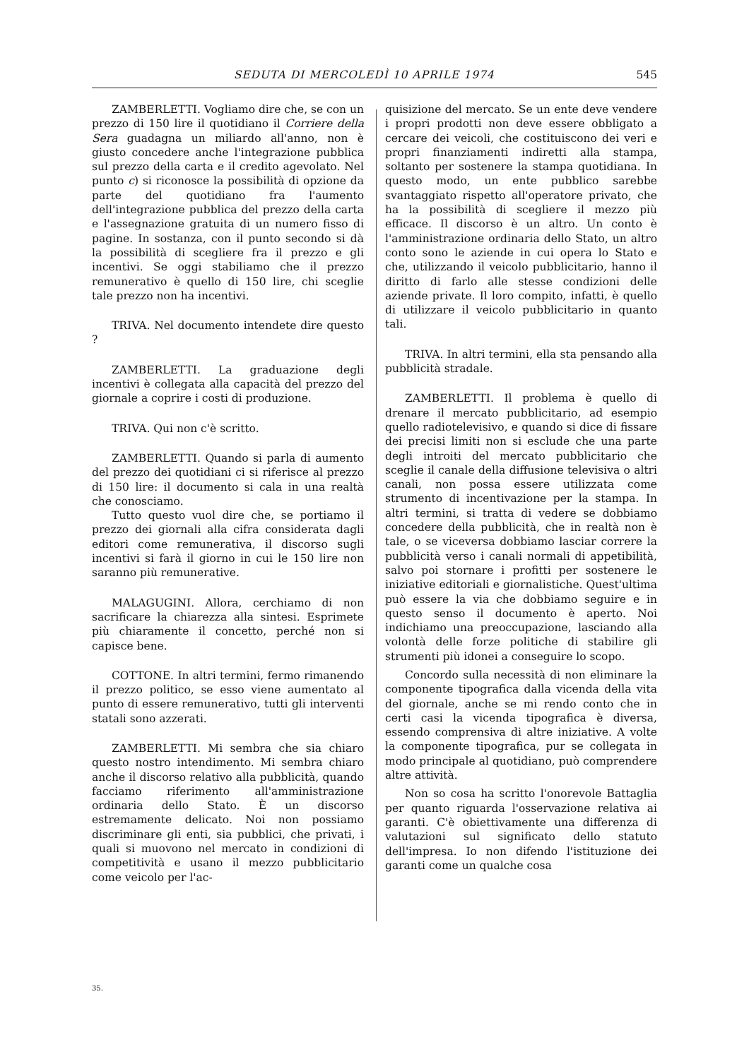SEDUTA DI MERCOLEDÌ 10 APRILE 1974 545
ZAMBERLETTI. Vogliamo dire che, se con un prezzo di 150 lire il quotidiano il Corriere della Sera guadagna un miliardo all'anno, non è giusto concedere anche l'integrazione pubblica sul prezzo della carta e il credito agevolato. Nel punto c) si riconosce la possibilità di opzione da parte del quotidiano fra l'aumento dell'integrazione pubblica del prezzo della carta e l'assegnazione gratuita di un numero fisso di pagine. In sostanza, con il punto secondo si dà la possibilità di scegliere fra il prezzo e gli incentivi. Se oggi stabiliamo che il prezzo remunerativo è quello di 150 lire, chi sceglie tale prezzo non ha incentivi.
TRIVA. Nel documento intendete dire questo ?
ZAMBERLETTI. La graduazione degli incentivi è collegata alla capacità del prezzo del giornale a coprire i costi di produzione.
TRIVA. Qui non c'è scritto.
ZAMBERLETTI. Quando si parla di aumento del prezzo dei quotidiani ci si riferisce al prezzo di 150 lire: il documento si cala in una realtà che conosciamo.
Tutto questo vuol dire che, se portiamo il prezzo dei giornali alla cifra considerata dagli editori come remunerativa, il discorso sugli incentivi si farà il giorno in cui le 150 lire non saranno più remunerative.
MALAGUGINI. Allora, cerchiamo di non sacrificare la chiarezza alla sintesi. Esprimete più chiaramente il concetto, perché non si capisce bene.
COTTONE. In altri termini, fermo rimanendo il prezzo politico, se esso viene aumentato al punto di essere remunerativo, tutti gli interventi statali sono azzerati.
ZAMBERLETTI. Mi sembra che sia chiaro questo nostro intendimento. Mi sembra chiaro anche il discorso relativo alla pubblicità, quando facciamo riferimento all'amministrazione ordinaria dello Stato. È un discorso estremamente delicato. Noi non possiamo discriminare gli enti, sia pubblici, che privati, i quali si muovono nel mercato in condizioni di competitività e usano il mezzo pubblicitario come veicolo per l'ac-
quisizione del mercato. Se un ente deve vendere i propri prodotti non deve essere obbligato a cercare dei veicoli, che costituiscono dei veri e propri finanziamenti indiretti alla stampa, soltanto per sostenere la stampa quotidiana. In questo modo, un ente pubblico sarebbe svantaggiato rispetto all'operatore privato, che ha la possibilità di scegliere il mezzo più efficace. Il discorso è un altro. Un conto è l'amministrazione ordinaria dello Stato, un altro conto sono le aziende in cui opera lo Stato e che, utilizzando il veicolo pubblicitario, hanno il diritto di farlo alle stesse condizioni delle aziende private. Il loro compito, infatti, è quello di utilizzare il veicolo pubblicitario in quanto tali.
TRIVA. In altri termini, ella sta pensando alla pubblicità stradale.
ZAMBERLETTI. Il problema è quello di drenare il mercato pubblicitario, ad esempio quello radiotelevisivo, e quando si dice di fissare dei precisi limiti non si esclude che una parte degli introiti del mercato pubblicitario che sceglie il canale della diffusione televisiva o altri canali, non possa essere utilizzata come strumento di incentivazione per la stampa. In altri termini, si tratta di vedere se dobbiamo concedere della pubblicità, che in realtà non è tale, o se viceversa dobbiamo lasciar correre la pubblicità verso i canali normali di appetibilità, salvo poi stornare i profitti per sostenere le iniziative editoriali e giornalistiche. Quest'ultima può essere la via che dobbiamo seguire e in questo senso il documento è aperto. Noi indichiamo una preoccupazione, lasciando alla volontà delle forze politiche di stabilire gli strumenti più idonei a conseguire lo scopo.
Concordo sulla necessità di non eliminare la componente tipografica dalla vicenda della vita del giornale, anche se mi rendo conto che in certi casi la vicenda tipografica è diversa, essendo comprensiva di altre iniziative. A volte la componente tipografica, pur se collegata in modo principale al quotidiano, può comprendere altre attività.
Non so cosa ha scritto l'onorevole Battaglia per quanto riguarda l'osservazione relativa ai garanti. C'è obiettivamente una differenza di valutazioni sul significato dello statuto dell'impresa. Io non difendo l'istituzione dei garanti come un qualche cosa
35.